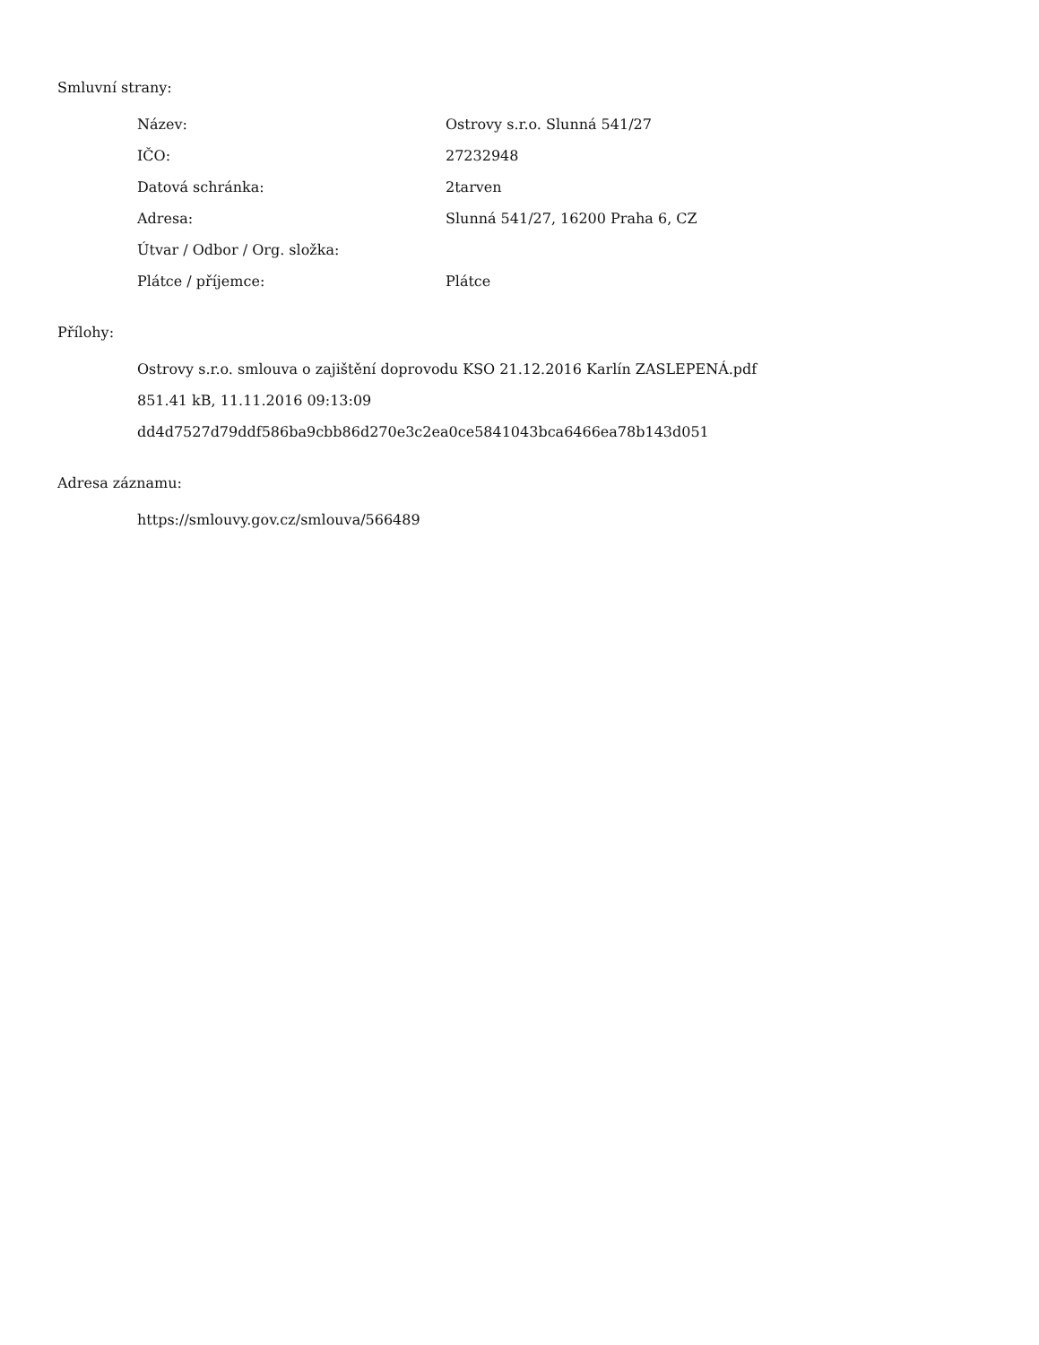Smluvní strany:
| Název: | Ostrovy s.r.o. Slunná 541/27 |
| IČO: | 27232948 |
| Datová schránka: | 2tarven |
| Adresa: | Slunná 541/27, 16200 Praha 6, CZ |
| Útvar / Odbor / Org. složka: | |
| Plátce / příjemce: | Plátce |
Přílohy:
Ostrovy s.r.o. smlouva o zajištění doprovodu KSO 21.12.2016 Karlín ZASLEPENÁ.pdf
851.41 kB, 11.11.2016 09:13:09
dd4d7527d79ddf586ba9cbb86d270e3c2ea0ce5841043bca6466ea78b143d051
Adresa záznamu:
https://smlouvy.gov.cz/smlouva/566489